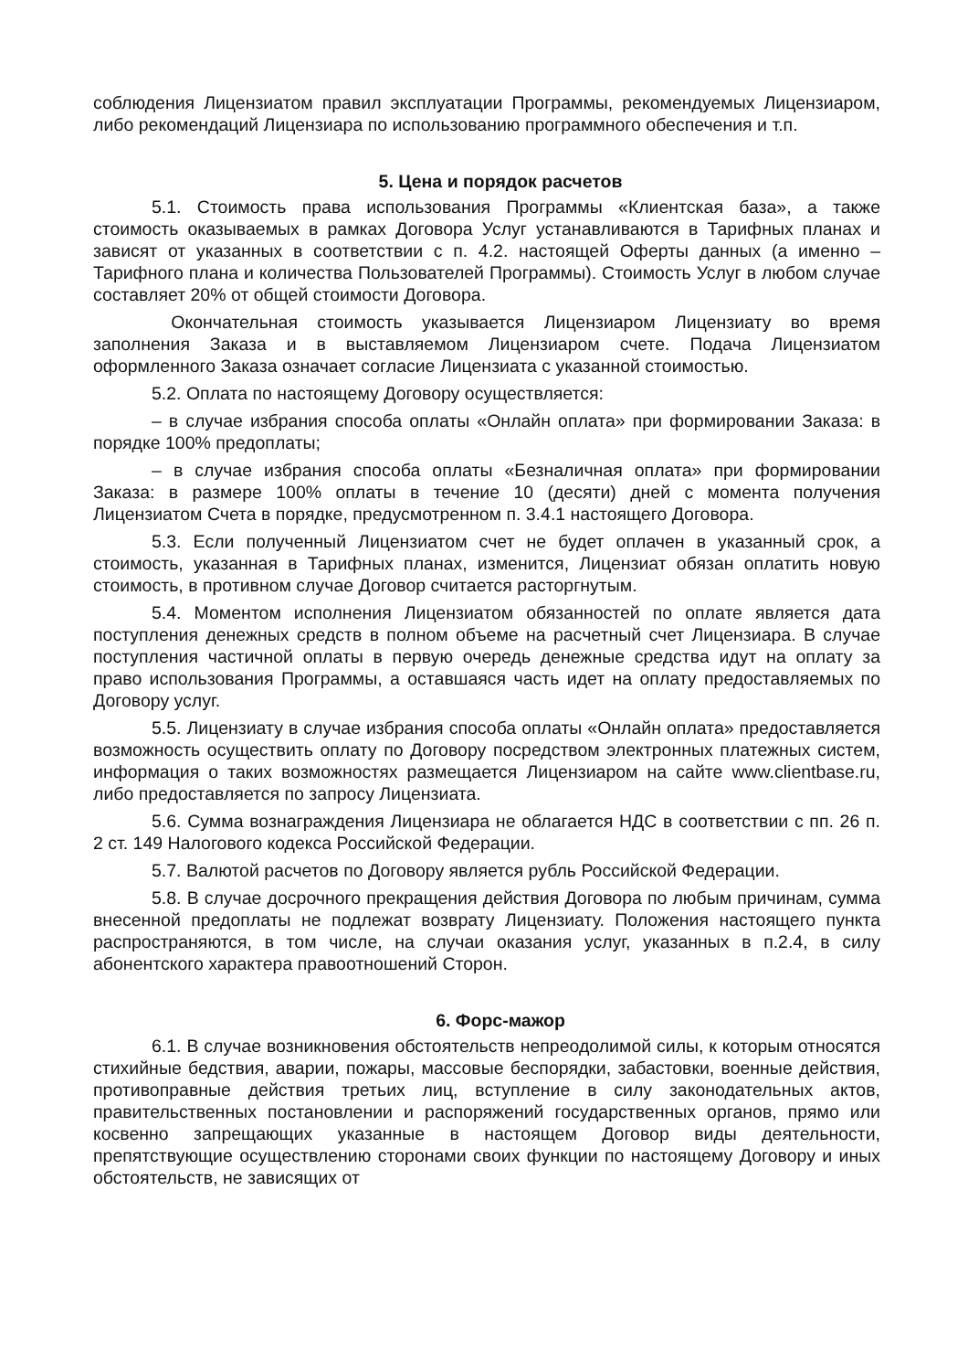соблюдения Лицензиатом правил эксплуатации Программы, рекомендуемых Лицензиаром, либо рекомендаций Лицензиара по использованию программного обеспечения и т.п.
5. Цена и порядок расчетов
5.1. Стоимость права использования Программы «Клиентская база», а также стоимость оказываемых в рамках Договора Услуг устанавливаются в Тарифных планах и зависят от указанных в соответствии с п. 4.2. настоящей Оферты данных (а именно – Тарифного плана и количества Пользователей Программы). Стоимость Услуг в любом случае составляет 20% от общей стоимости Договора.
Окончательная стоимость указывается Лицензиаром Лицензиату во время заполнения Заказа и в выставляемом Лицензиаром счете. Подача Лицензиатом оформленного Заказа означает согласие Лицензиата с указанной стоимостью.
5.2. Оплата по настоящему Договору осуществляется:
– в случае избрания способа оплаты «Онлайн оплата» при формировании Заказа: в порядке 100% предоплаты;
– в случае избрания способа оплаты «Безналичная оплата» при формировании Заказа: в размере 100% оплаты в течение 10 (десяти) дней с момента получения Лицензиатом Счета в порядке, предусмотренном п. 3.4.1 настоящего Договора.
5.3. Если полученный Лицензиатом счет не будет оплачен в указанный срок, а стоимость, указанная в Тарифных планах, изменится, Лицензиат обязан оплатить новую стоимость, в противном случае Договор считается расторгнутым.
5.4. Моментом исполнения Лицензиатом обязанностей по оплате является дата поступления денежных средств в полном объеме на расчетный счет Лицензиара. В случае поступления частичной оплаты в первую очередь денежные средства идут на оплату за право использования Программы, а оставшаяся часть идет на оплату предоставляемых по Договору услуг.
5.5. Лицензиату в случае избрания способа оплаты «Онлайн оплата» предоставляется возможность осуществить оплату по Договору посредством электронных платежных систем, информация о таких возможностях размещается Лицензиаром на сайте www.clientbase.ru, либо предоставляется по запросу Лицензиата.
5.6. Сумма вознаграждения Лицензиара не облагается НДС в соответствии с пп. 26 п. 2 ст. 149 Налогового кодекса Российской Федерации.
5.7. Валютой расчетов по Договору является рубль Российской Федерации.
5.8. В случае досрочного прекращения действия Договора по любым причинам, сумма внесенной предоплаты не подлежат возврату Лицензиату. Положения настоящего пункта распространяются, в том числе, на случаи оказания услуг, указанных в п.2.4, в силу абонентского характера правоотношений Сторон.
6. Форс-мажор
6.1. В случае возникновения обстоятельств непреодолимой силы, к которым относятся стихийные бедствия, аварии, пожары, массовые беспорядки, забастовки, военные действия, противоправные действия третьих лиц, вступление в силу законодательных актов, правительственных постановлении и распоряжений государственных органов, прямо или косвенно запрещающих указанные в настоящем Договор виды деятельности, препятствующие осуществлению сторонами своих функции по настоящему Договору и иных обстоятельств, не зависящих от